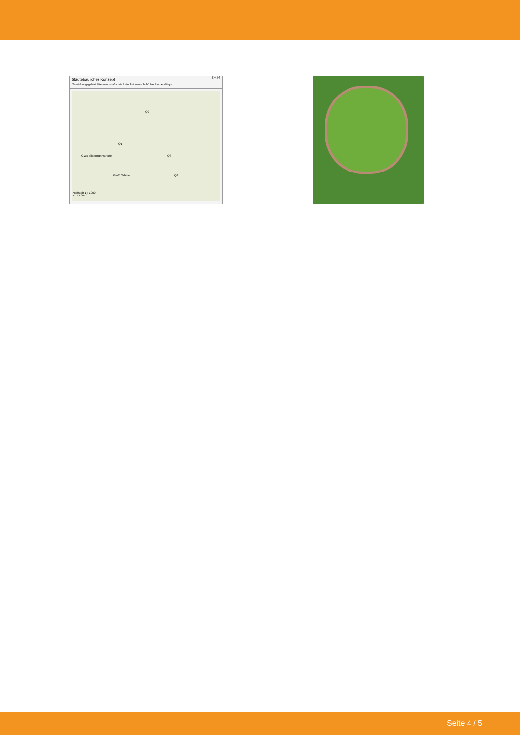Städtebauliches Konzept
"Entwicklungsgebiet Sittermannstraße nördl. der Antoniusschule", Neukirchen-Vluyn ISR
Q2
Q1
Q3
Q4
GWB Sittermannstraße
GWB Schule
Maßstab 1 : 1000
17.12.2019
Seite 4 / 5